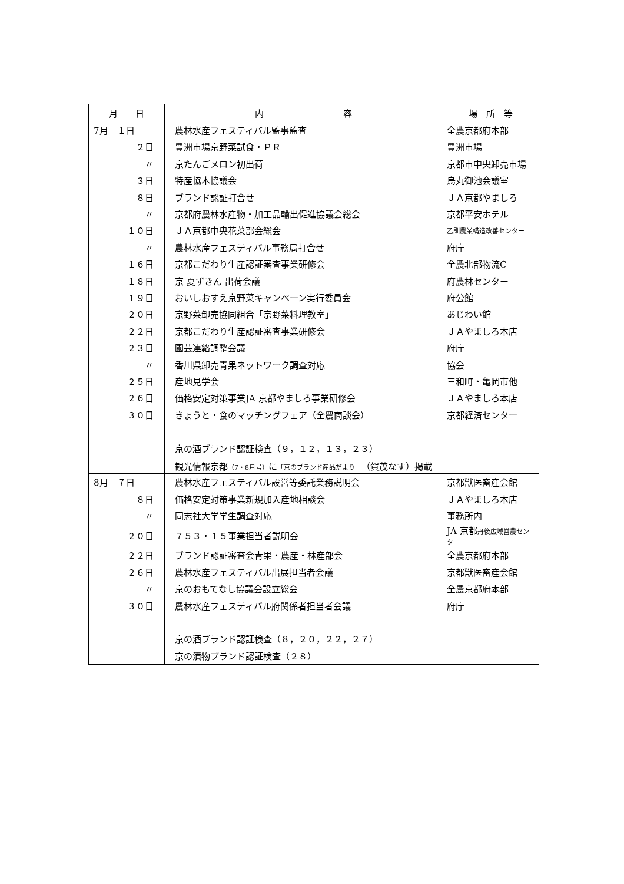| 月 日 | 内 容 | 場 所 等 |
| --- | --- | --- |
| 7月 １日 | 農林水産フェスティバル監事監査 | 全農京都府本部 |
| ２日 | 豊洲市場京野菜試食・ＰＲ | 豊洲市場 |
| 〃 | 京たんごメロン初出荷 | 京都市中央卸売市場 |
| ３日 | 特産協本協議会 | 烏丸御池会議室 |
| ８日 | ブランド認証打合せ | ＪＡ京都やましろ |
| 〃 | 京都府農林水産物・加工品輸出促進協議会総会 | 京都平安ホテル |
| １０日 | ＪＡ京都中央花菜部会総会 | 乙訓農業構造改善センター |
| 〃 | 農林水産フェスティバル事務局打合せ | 府庁 |
| １６日 | 京都こだわり生産認証審査事業研修会 | 全農北部物流C |
| １８日 | 京 夏ずきん 出荷会議 | 府農林センター |
| １９日 | おいしおすえ京野菜キャンペーン実行委員会 | 府公館 |
| ２０日 | 京野菜卸売協同組合「京野菜料理教室」 | あじわい館 |
| ２２日 | 京都こだわり生産認証審査事業研修会 | ＪＡやましろ本店 |
| ２３日 | 園芸連絡調整会議 | 府庁 |
| 〃 | 香川県卸売青果ネットワーク調査対応 | 協会 |
| ２５日 | 産地見学会 | 三和町・亀岡市他 |
| ２６日 | 価格安定対策事業JA 京都やましろ事業研修会 | ＪＡやましろ本店 |
| ３０日 | きょうと・食のマッチングフェア（全農商談会） | 京都経済センター |
| | 京の酒ブランド認証検査（９，１２，１３，２３） | |
| | 観光情報京都 （7・8月号） に 「京のブランド産品だより」 （賀茂なす）掲載 | |
| 8月 ７日 | 農林水産フェスティバル設営等委託業務説明会 | 京都獣医畜産会館 |
| ８日 | 価格安定対策事業新規加入産地相談会 | ＪＡやましろ本店 |
| 〃 | 同志社大学学生調査対応 | 事務所内 |
| ２０日 | ７５３・１５事業担当者説明会 | JA 京都 丹後広域営農センター |
| ２２日 | ブランド認証審査会青果・農産・林産部会 | 全農京都府本部 |
| ２６日 | 農林水産フェスティバル出展担当者会議 | 京都獣医畜産会館 |
| 〃 | 京のおもてなし協議会設立総会 | 全農京都府本部 |
| ３０日 | 農林水産フェスティバル府関係者担当者会議 | 府庁 |
| | 京の酒ブランド認証検査（８，２０，２２，２７） | |
| | 京の漬物ブランド認証検査（２８） | |